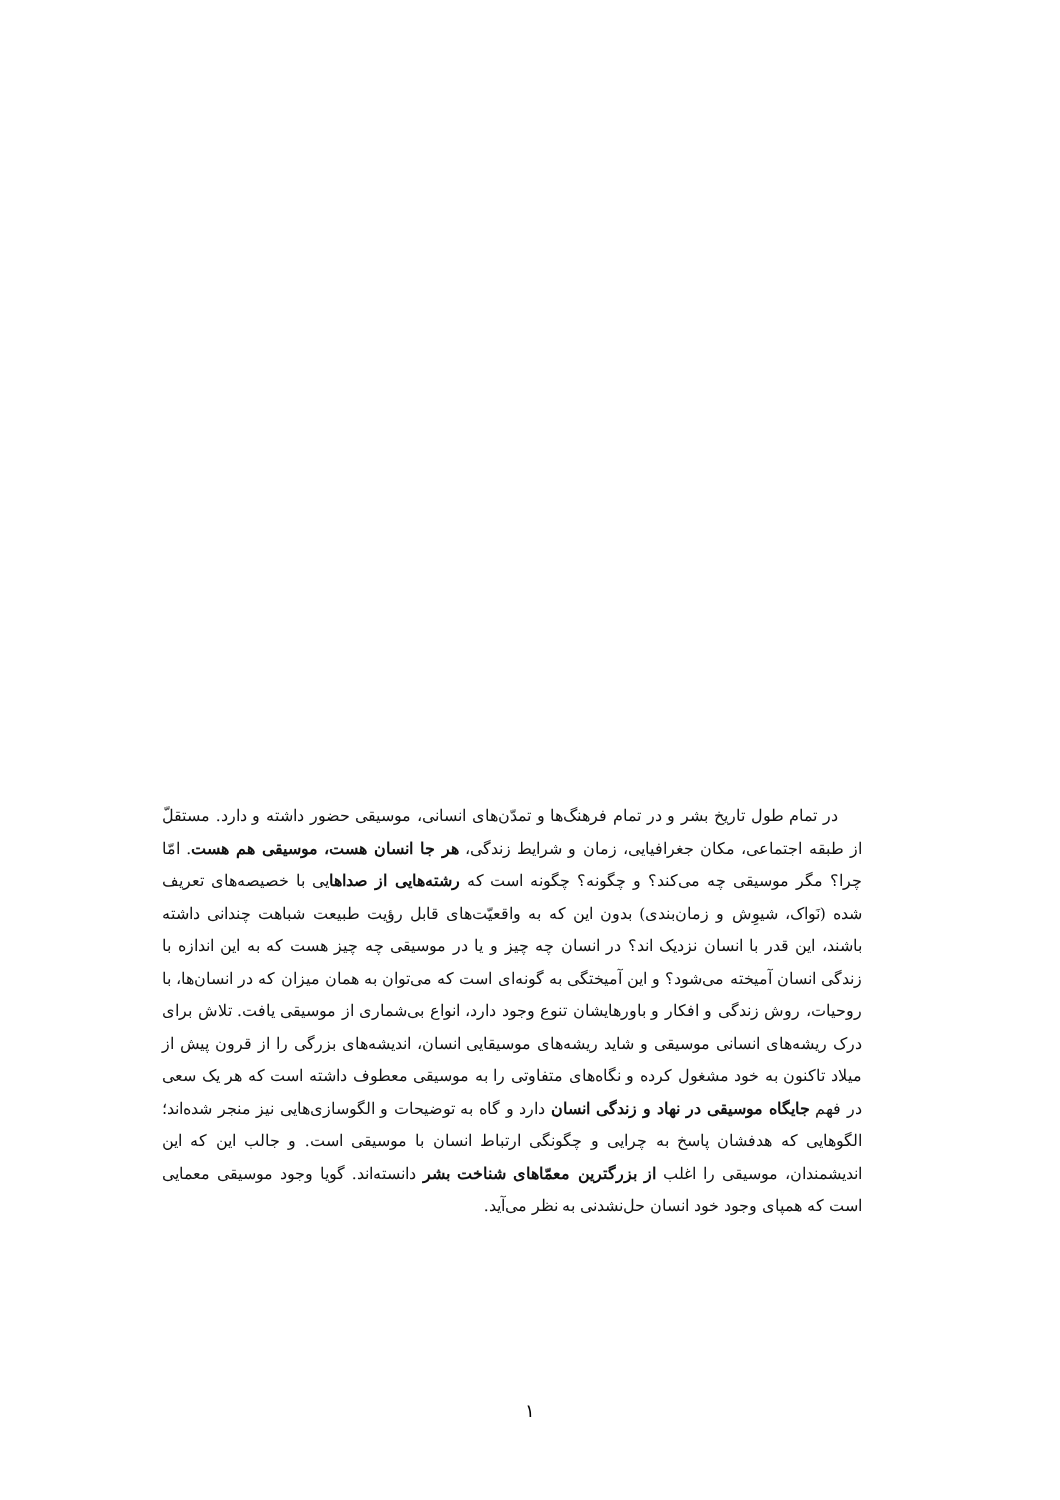در تمام طول تاریخ بشر و در تمام فرهنگ‌ها و تمدّن‌های انسانی، موسیقی حضور داشته و دارد. مستقلّ از طبقه اجتماعی، مکان جغرافیایی، زمان و شرایط زندگی، هر جا انسان هست، موسیقی هم هست. امّا چرا؟ مگر موسیقی چه می‌کند؟ و چگونه؟ چگونه است که رشته‌هایی از صداهایی با خصیصه‌های تعریف شده (نَواک، شیوِش و زمان‌بندی) بدون این که به واقعیّت‌های قابل رؤیت طبیعت شباهت چندانی داشته باشند، این قدر با انسان نزدیک اند؟ در انسان چه چیز و یا در موسیقی چه چیز هست که به این اندازه با زندگی انسان آمیخته می‌شود؟ و این آمیختگی به گونه‌ای است که می‌توان به همان میزان که در انسان‌ها، با روحیات، روش زندگی و افکار و باورهایشان تنوع وجود دارد، انواع بی‌شماری از موسیقی یافت. تلاش برای درک ریشه‌های انسانی موسیقی و شاید ریشه‌های موسیقایی انسان، اندیشه‌های بزرگی را از قرون پیش از میلاد تاکنون به خود مشغول کرده و نگاه‌های متفاوتی را به موسیقی معطوف داشته است که هر یک سعی در فهم جایگاه موسیقی در نهاد و زندگی انسان دارد و گاه به توضیحات و الگوسازی‌هایی نیز منجر شده‌اند؛ الگوهایی که هدفشان پاسخ به چرایی و چگونگی ارتباط انسان با موسیقی است. و جالب این که این اندیشمندان، موسیقی را اغلب از بزرگترین معمّاهای شناخت بشر دانسته‌اند. گویا وجود موسیقی معمایی است که همپای وجود خود انسان حل‌نشدنی به نظر می‌آید.
١